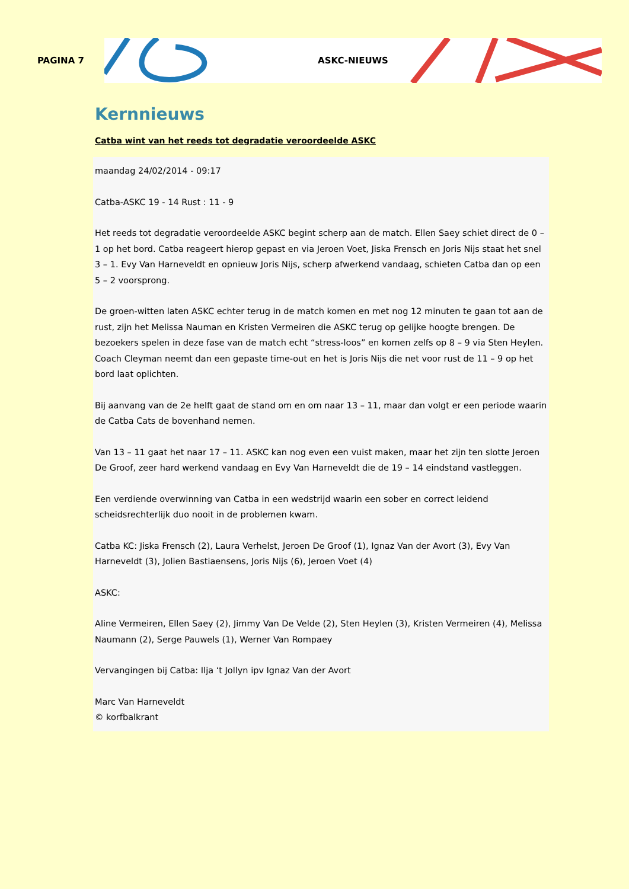PAGINA 7
ASKC-NIEUWS
Kernnieuws
Catba wint van het reeds tot degradatie veroordeelde ASKC
maandag 24/02/2014 - 09:17
Catba-ASKC 19 - 14 Rust : 11 - 9
Het reeds tot degradatie veroordeelde ASKC begint scherp aan de match. Ellen Saey schiet direct de 0 – 1 op het bord. Catba reageert hierop gepast en via Jeroen Voet, Jiska Frensch en Joris Nijs staat het snel 3 – 1. Evy Van Harneveldt en opnieuw Joris Nijs, scherp afwerkend vandaag, schieten Catba dan op een 5 – 2 voorsprong.
De groen-witten laten ASKC echter terug in de match komen en met nog 12 minuten te gaan tot aan de rust, zijn het Melissa Nauman en Kristen Vermeiren die ASKC terug op gelijke hoogte brengen. De bezoekers spelen in deze fase van de match echt “stress-loos” en komen zelfs op 8 – 9 via Sten Heylen. Coach Cleyman neemt dan een gepaste time-out en het is Joris Nijs die net voor rust de 11 – 9 op het bord laat oplichten.
Bij aanvang van de 2e helft gaat de stand om en om naar 13 – 11, maar dan volgt er een periode waarin de Catba Cats de bovenhand nemen.
Van 13 – 11 gaat het naar 17 – 11. ASKC kan nog even een vuist maken, maar het zijn ten slotte Jeroen De Groof, zeer hard werkend vandaag en Evy Van Harneveldt die de 19 – 14 eindstand vastleggen.
Een verdiende overwinning van Catba in een wedstrijd waarin een sober en correct leidend scheidsrechterlijk duo nooit in de problemen kwam.
Catba KC: Jiska Frensch (2), Laura Verhelst, Jeroen De Groof (1), Ignaz Van der Avort (3), Evy Van Harneveldt (3), Jolien Bastiaensens, Joris Nijs (6), Jeroen Voet (4)
ASKC:
Aline Vermeiren, Ellen Saey (2), Jimmy Van De Velde (2), Sten Heylen (3), Kristen Vermeiren (4), Melissa Naumann (2), Serge Pauwels (1), Werner Van Rompaey
Vervangingen bij Catba: Ilja ‘t Jollyn ipv Ignaz Van der Avort
Marc Van Harneveldt
© korfbalkrant